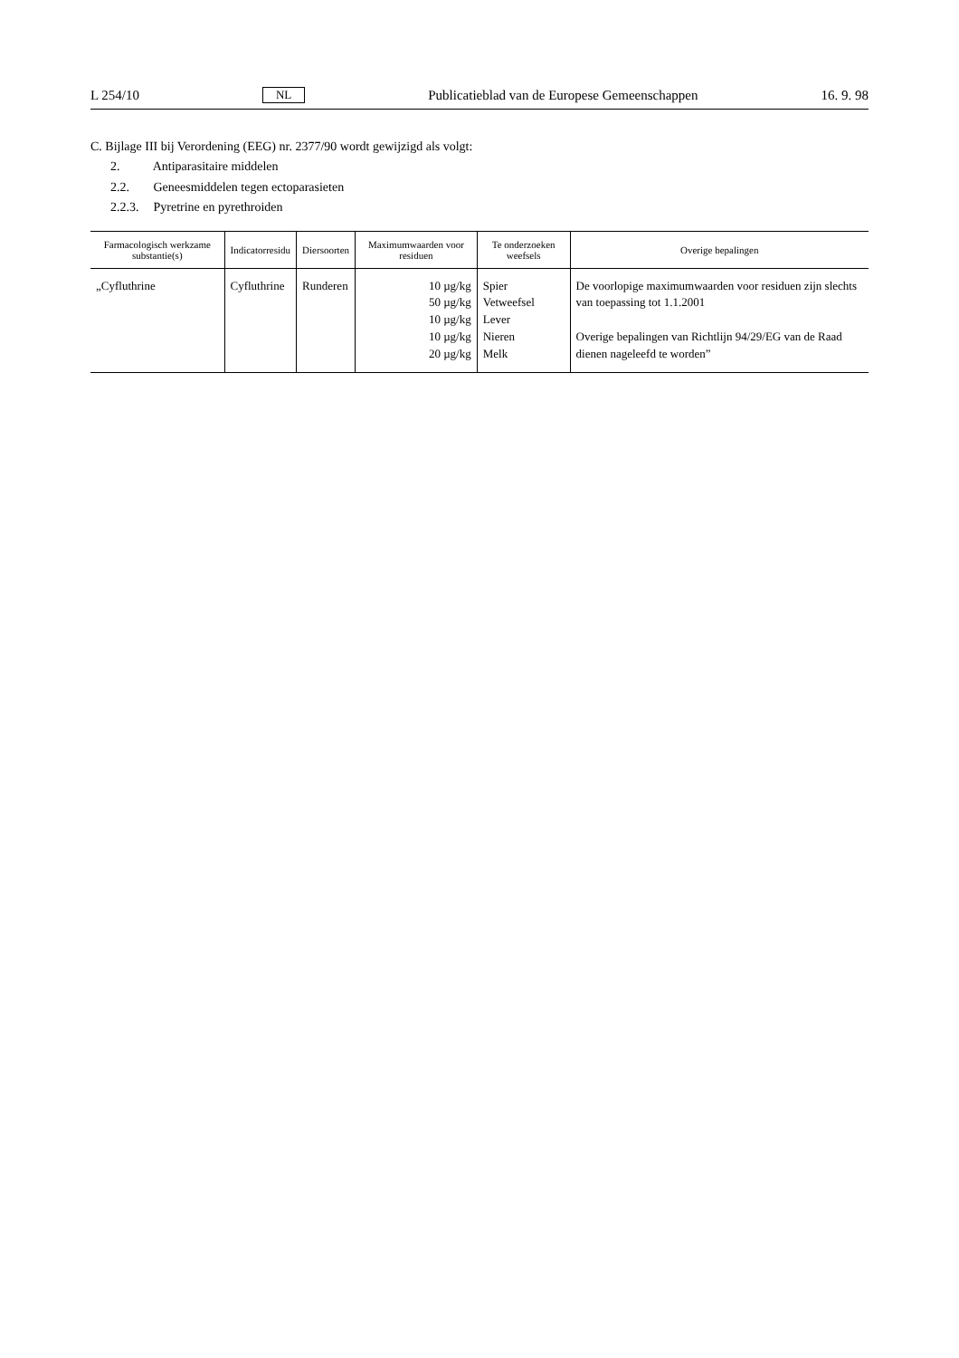L 254/10 NL Publicatieblad van de Europese Gemeenschappen 16. 9. 98
C. Bijlage III bij Verordening (EEG) nr. 2377/90 wordt gewijzigd als volgt:
2. Antiparasitaire middelen
2.2. Geneesmiddelen tegen ectoparasieten
2.2.3. Pyretrine en pyrethroiden
| Farmacologisch werkzame substantie(s) | Indicatorresidu | Diersoorten | Maximumwaarden voor residuen | Te onderzoeken weefsels | Overige bepalingen |
| --- | --- | --- | --- | --- | --- |
| „Cyfluthrine | Cyfluthrine | Runderen | 10 µg/kg 50 µg/kg 10 µg/kg 10 µg/kg 20 µg/kg | Spier Vetweefsel Lever Nieren Melk | De voorlopige maximumwaarden voor residuen zijn slechts van toepassing tot 1.1.2001 Overige bepalingen van Richtlijn 94/29/EG van de Raad dienen nageleefd te worden” |